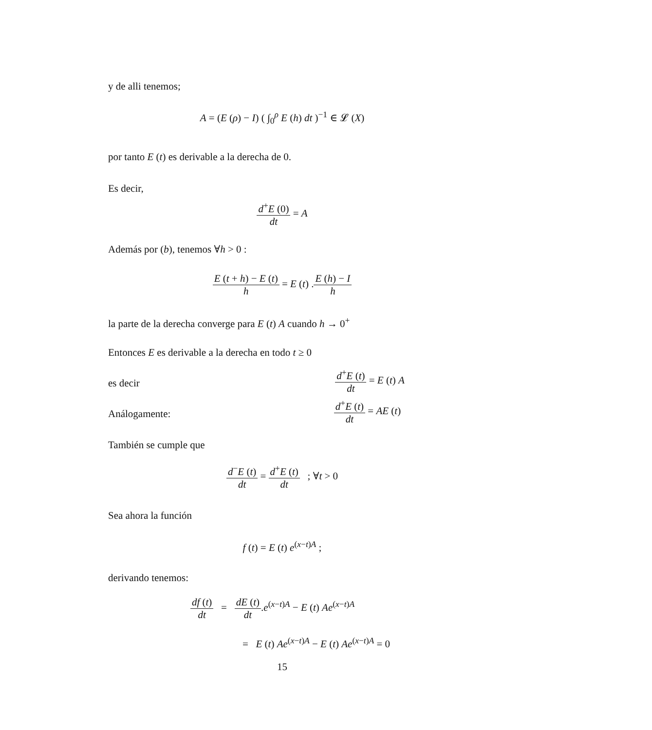y de alli tenemos;
A = (E (ρ) − I) ( ∫<sub>0</sub><sup>ρ</sup> E (h) dt )<sup>−1</sup> ∈ 𝓛 (X)
por tanto E (t) es derivable a la derecha de 0.
Es decir,
d<sup>+</sup>E (0) dt = A
Además por (b), tenemos ∀h > 0 :
E (t + h) − E (t) h = E (t) .E (h) − I h
la parte de la derecha converge para E (t) A cuando h → 0<sup>+</sup>
Entonces E es derivable a la derecha en todo t ≥ 0
es decir
d<sup>+</sup>E (t) dt = E (t) A
Análogamente:
d<sup>+</sup>E (t) dt = AE (t)
También se cumple que
d<sup>−</sup>E (t) dt = d<sup>+</sup>E (t) dt ; ∀t > 0
Sea ahora la función
f (t) = E (t) e<sup>(x−t)A</sup> ;
derivando tenemos:
df (t) dt = dE (t) dt.e<sup>(x−t)A</sup> − E (t) Ae<sup>(x−t)A</sup>
= E (t) Ae<sup>(x−t)A</sup> − E (t) Ae<sup>(x−t)A</sup> = 0
15